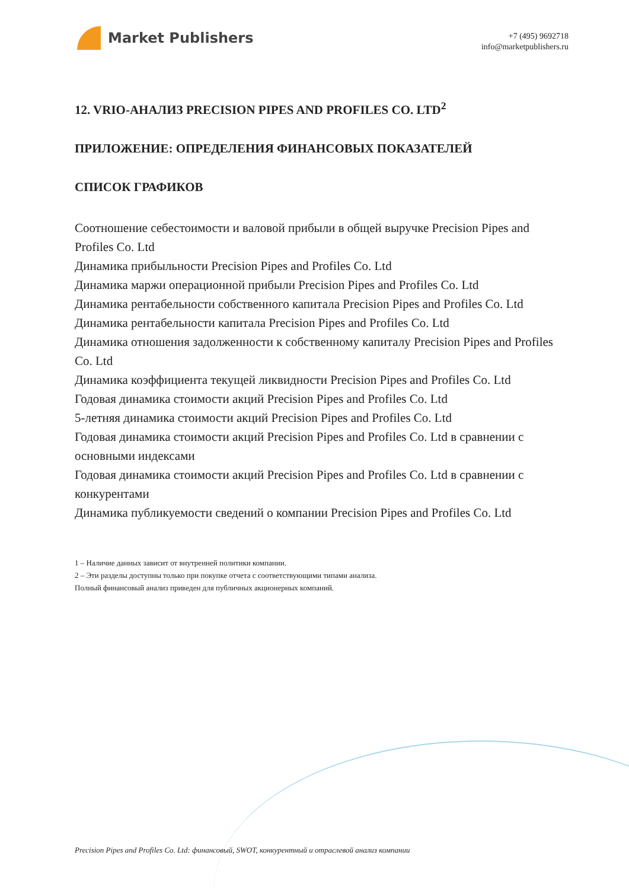Market Publishers
+7 (495) 9692718
info@marketpublishers.ru
12. VRIO-АНАЛИЗ PRECISION PIPES AND PROFILES CO. LTD<sup>2</sup>
ПРИЛОЖЕНИЕ: ОПРЕДЕЛЕНИЯ ФИНАНСОВЫХ ПОКАЗАТЕЛЕЙ
СПИСОК ГРАФИКОВ
Соотношение себестоимости и валовой прибыли в общей выручке Precision Pipes and Profiles Co. Ltd
Динамика прибыльности Precision Pipes and Profiles Co. Ltd
Динамика маржи операционной прибыли Precision Pipes and Profiles Co. Ltd
Динамика рентабельности собственного капитала Precision Pipes and Profiles Co. Ltd
Динамика рентабельности капитала Precision Pipes and Profiles Co. Ltd
Динамика отношения задолженности к собственному капиталу Precision Pipes and Profiles Co. Ltd
Динамика коэффициента текущей ликвидности Precision Pipes and Profiles Co. Ltd
Годовая динамика стоимости акций Precision Pipes and Profiles Co. Ltd
5-летняя динамика стоимости акций Precision Pipes and Profiles Co. Ltd
Годовая динамика стоимости акций Precision Pipes and Profiles Co. Ltd в сравнении с основными индексами
Годовая динамика стоимости акций Precision Pipes and Profiles Co. Ltd в сравнении с конкурентами
Динамика публикуемости сведений о компании Precision Pipes and Profiles Co. Ltd
1 – Наличие данных зависит от внутренней политики компании.
2 – Эти разделы доступны только при покупке отчета с соответствующими типами анализа.
Полный финансовый анализ приведен для публичных акционерных компаний.
Precision Pipes and Profiles Co. Ltd: финансовый, SWOT, конкурентный и отраслевой анализ компании